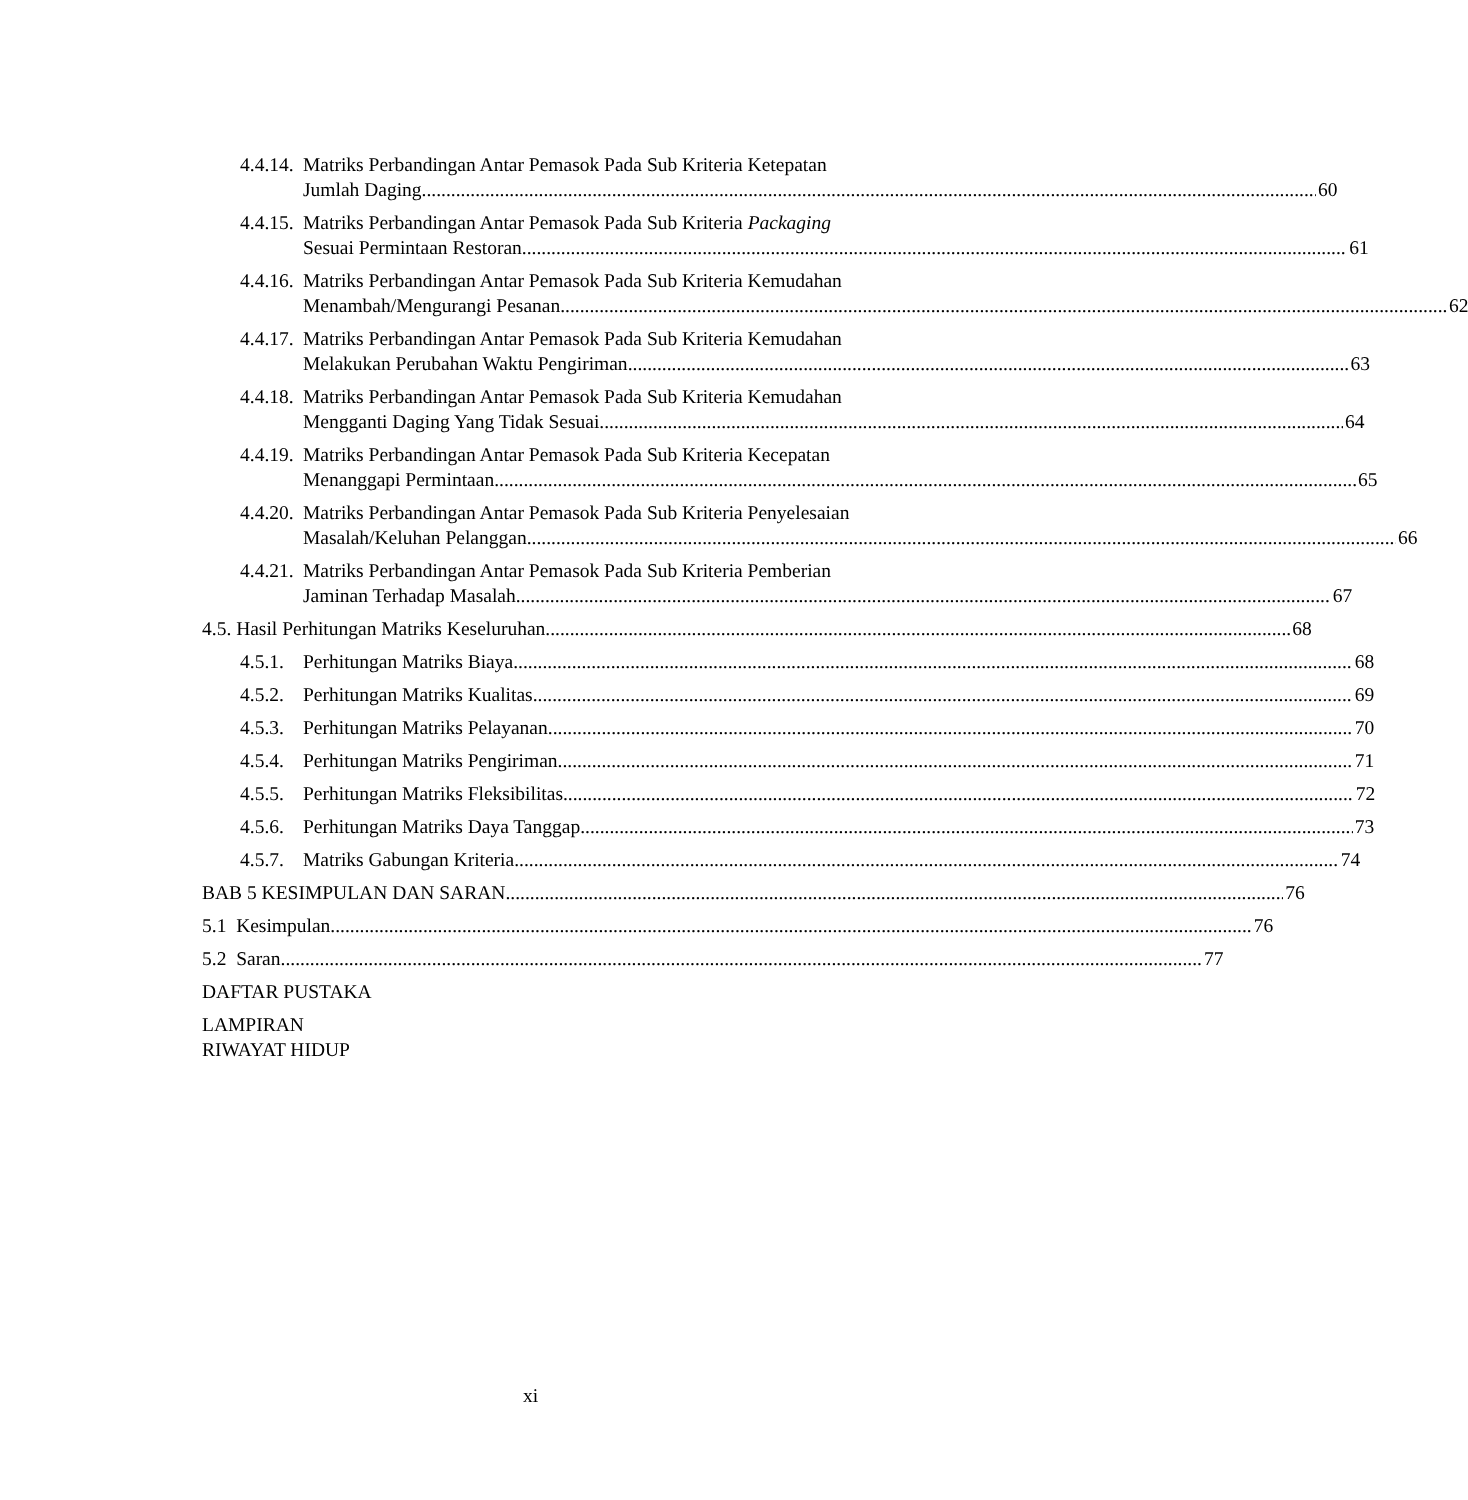4.4.14.
Matriks Perbandingan Antar Pemasok Pada Sub Kriteria Ketepatan
Jumlah Daging 60
4.4.15.
Matriks Perbandingan Antar Pemasok Pada Sub Kriteria Packaging
Sesuai Permintaan Restoran 61
4.4.16.
Matriks Perbandingan Antar Pemasok Pada Sub Kriteria Kemudahan
Menambah/Mengurangi Pesanan 62
4.4.17.
Matriks Perbandingan Antar Pemasok Pada Sub Kriteria Kemudahan
Melakukan Perubahan Waktu Pengiriman 63
4.4.18.
Matriks Perbandingan Antar Pemasok Pada Sub Kriteria Kemudahan
Mengganti Daging Yang Tidak Sesuai 64
4.4.19.
Matriks Perbandingan Antar Pemasok Pada Sub Kriteria Kecepatan
Menanggapi Permintaan 65
4.4.20.
Matriks Perbandingan Antar Pemasok Pada Sub Kriteria Penyelesaian
Masalah/Keluhan Pelanggan 66
4.4.21.
Matriks Perbandingan Antar Pemasok Pada Sub Kriteria Pemberian
Jaminan Terhadap Masalah 67
4.5. Hasil Perhitungan Matriks Keseluruhan 68
4.5.1.
Perhitungan Matriks Biaya 68
4.5.2.
Perhitungan Matriks Kualitas 69
4.5.3.
Perhitungan Matriks Pelayanan 70
4.5.4.
Perhitungan Matriks Pengiriman 71
4.5.5.
Perhitungan Matriks Fleksibilitas 72
4.5.6.
Perhitungan Matriks Daya Tanggap 73
4.5.7.
Matriks Gabungan Kriteria 74
BAB 5 KESIMPULAN DAN SARAN 76
5.1 Kesimpulan 76
5.2 Saran 77
DAFTAR PUSTAKA
LAMPIRAN
RIWAYAT HIDUP
xi